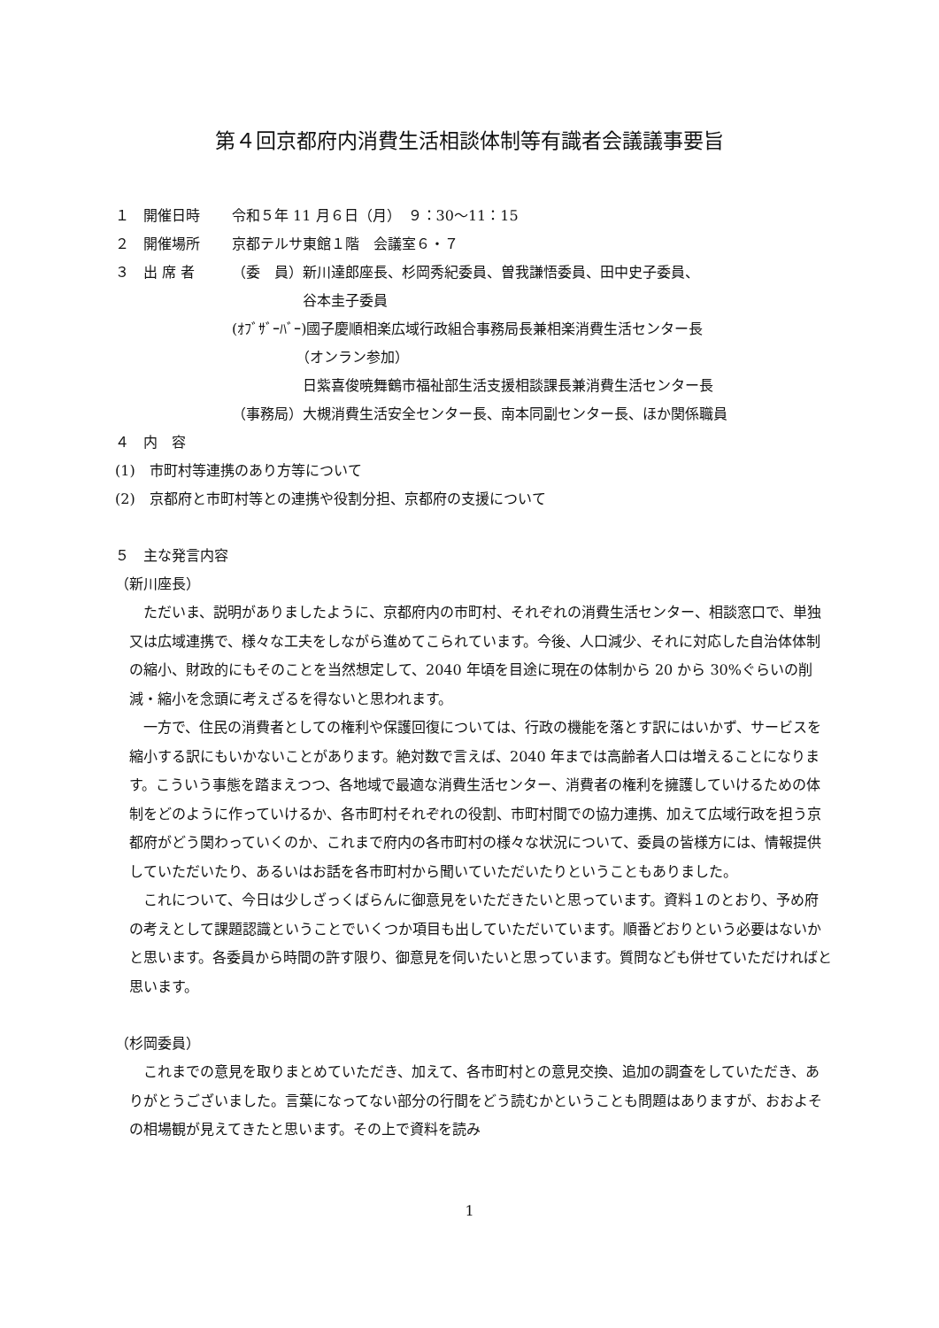第４回京都府内消費生活相談体制等有識者会議議事要旨
１　開催日時 令和５年 11 月６日（月）　９：30〜11：15
２　開催場所 京都テルサ東館１階　会議室６・７
３　出 席 者 （委　員）新川達郎座長、杉岡秀紀委員、曽我謙悟委員、田中史子委員、
　　　　　谷本圭子委員
(ｵﾌﾞｻﾞｰﾊﾞｰ)國子慶順相楽広域行政組合事務局長兼相楽消費生活センター長
　　　　　（オンラン参加）
　　　　　日紫喜俊暁舞鶴市福祉部生活支援相談課長兼消費生活センター長
（事務局）大槻消費生活安全センター長、南本同副センター長、ほか関係職員
４　内　容
(1)　市町村等連携のあり方等について
(2)　京都府と市町村等との連携や役割分担、京都府の支援について
５　主な発言内容
（新川座長）
ただいま、説明がありましたように、京都府内の市町村、それぞれの消費生活センター、相談窓口で、単独又は広域連携で、様々な工夫をしながら進めてこられています。今後、人口減少、それに対応した自治体体制の縮小、財政的にもそのことを当然想定して、2040 年頃を目途に現在の体制から 20 から 30%ぐらいの削減・縮小を念頭に考えざるを得ないと思われます。
一方で、住民の消費者としての権利や保護回復については、行政の機能を落とす訳にはいかず、サービスを縮小する訳にもいかないことがあります。絶対数で言えば、2040 年までは高齢者人口は増えることになります。こういう事態を踏まえつつ、各地域で最適な消費生活センター、消費者の権利を擁護していけるための体制をどのように作っていけるか、各市町村それぞれの役割、市町村間での協力連携、加えて広域行政を担う京都府がどう関わっていくのか、これまで府内の各市町村の様々な状況について、委員の皆様方には、情報提供していただいたり、あるいはお話を各市町村から聞いていただいたりということもありました。
これについて、今日は少しざっくばらんに御意見をいただきたいと思っています。資料１のとおり、予め府の考えとして課題認識ということでいくつか項目も出していただいています。順番どおりという必要はないかと思います。各委員から時間の許す限り、御意見を伺いたいと思っています。質問なども併せていただければと思います。
（杉岡委員）
これまでの意見を取りまとめていただき、加えて、各市町村との意見交換、追加の調査をしていただき、ありがとうございました。言葉になってない部分の行間をどう読むかということも問題はありますが、おおよその相場観が見えてきたと思います。その上で資料を読み
1